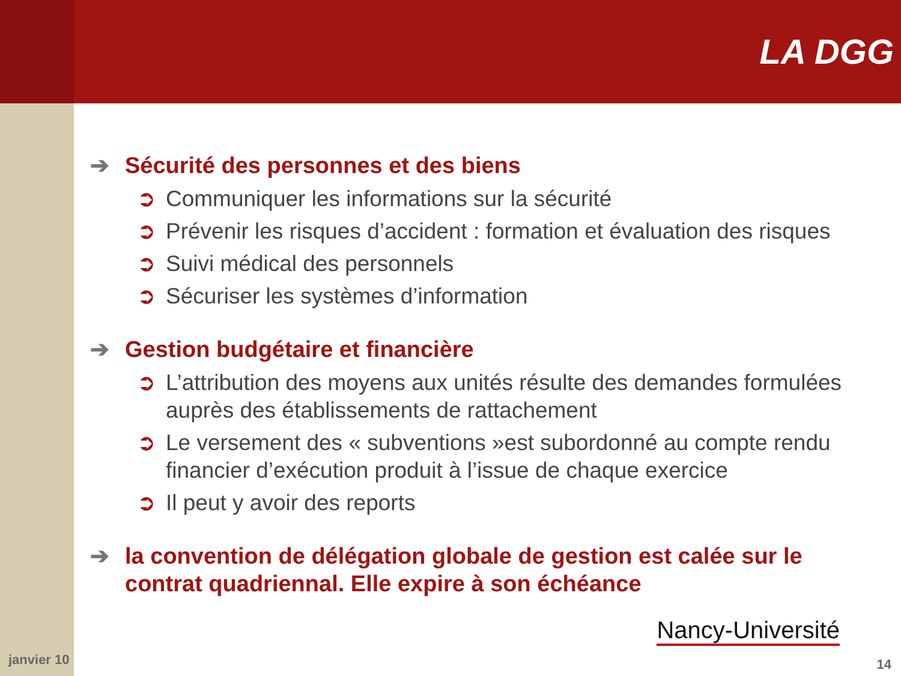LA DGG
➔ Sécurité des personnes et des biens
➲ Communiquer les informations sur la sécurité
➲ Prévenir les risques d’accident : formation et évaluation des risques
➲ Suivi médical des personnels
➲ Sécuriser les systèmes d’information
➔ Gestion budgétaire et financière
➲ L’attribution des moyens aux unités résulte des demandes formulées auprès des établissements de rattachement
➲ Le versement des « subventions »est subordonné au compte rendu financier d’exécution produit à l’issue de chaque exercice
➲ Il peut y avoir des reports
➔ la convention de délégation globale de gestion est calée sur le contrat quadriennal. Elle expire à son échéance
Nancy-Université
janvier 10 14